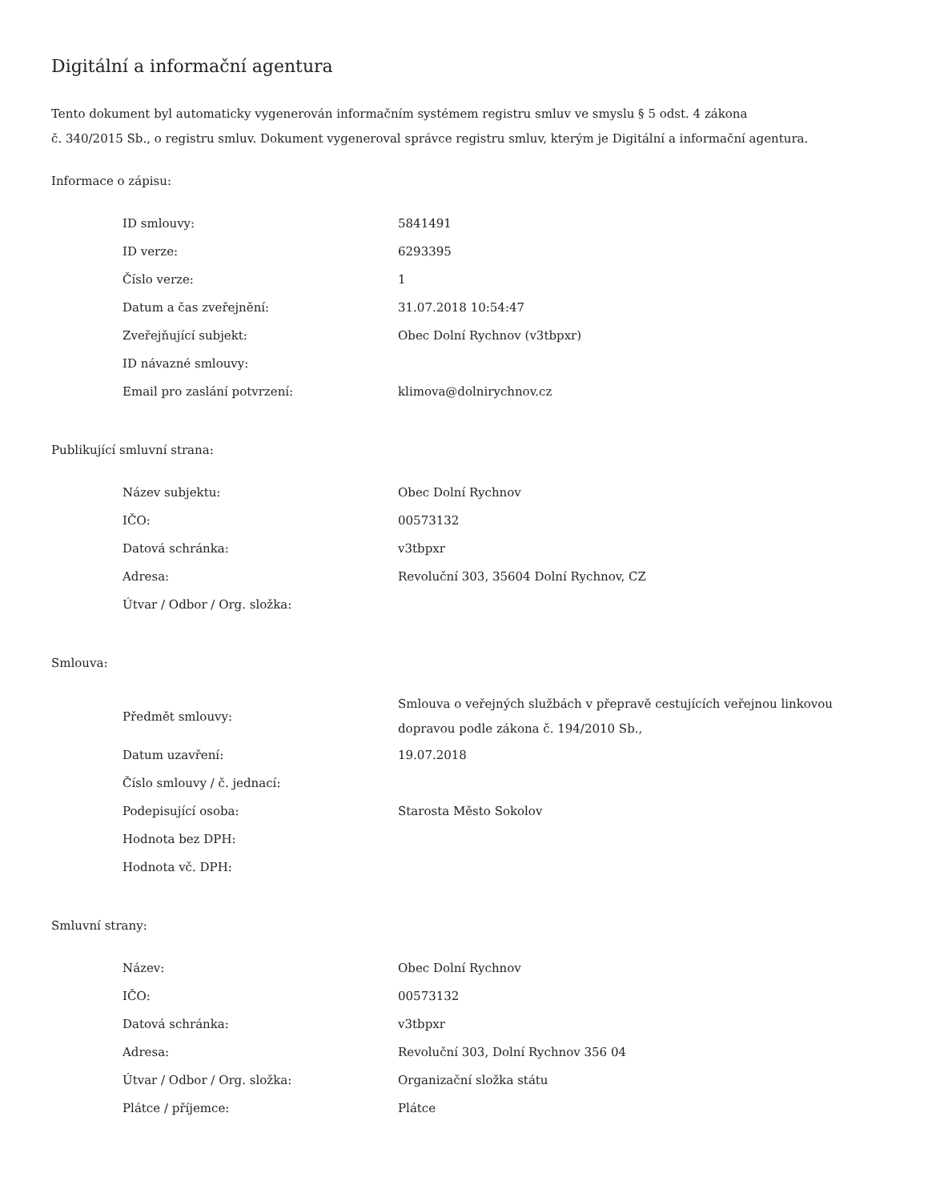Digitální a informační agentura
Tento dokument byl automaticky vygenerován informačním systémem registru smluv ve smyslu § 5 odst. 4 zákona
č. 340/2015 Sb., o registru smluv. Dokument vygeneroval správce registru smluv, kterým je Digitální a informační agentura.
Informace o zápisu:
| ID smlouvy: | 5841491 |
| ID verze: | 6293395 |
| Číslo verze: | 1 |
| Datum a čas zveřejnění: | 31.07.2018 10:54:47 |
| Zveřejňující subjekt: | Obec Dolní Rychnov (v3tbpxr) |
| ID návazné smlouvy: | |
| Email pro zaslání potvrzení: | klimova@dolnirychnov.cz |
Publikující smluvní strana:
| Název subjektu: | Obec Dolní Rychnov |
| IČO: | 00573132 |
| Datová schránka: | v3tbpxr |
| Adresa: | Revoluční 303, 35604 Dolní Rychnov, CZ |
| Útvar / Odbor / Org. složka: | |
Smlouva:
| Předmět smlouvy: | Smlouva o veřejných službách v přepravě cestujících veřejnou linkovou dopravou podle zákona č. 194/2010 Sb., |
| Datum uzavření: | 19.07.2018 |
| Číslo smlouvy / č. jednací: | |
| Podepisující osoba: | Starosta Město Sokolov |
| Hodnota bez DPH: | |
| Hodnota vč. DPH: | |
Smluvní strany:
| Název: | Obec Dolní Rychnov |
| IČO: | 00573132 |
| Datová schránka: | v3tbpxr |
| Adresa: | Revoluční 303, Dolní Rychnov 356 04 |
| Útvar / Odbor / Org. složka: | Organizační složka státu |
| Plátce / příjemce: | Plátce |